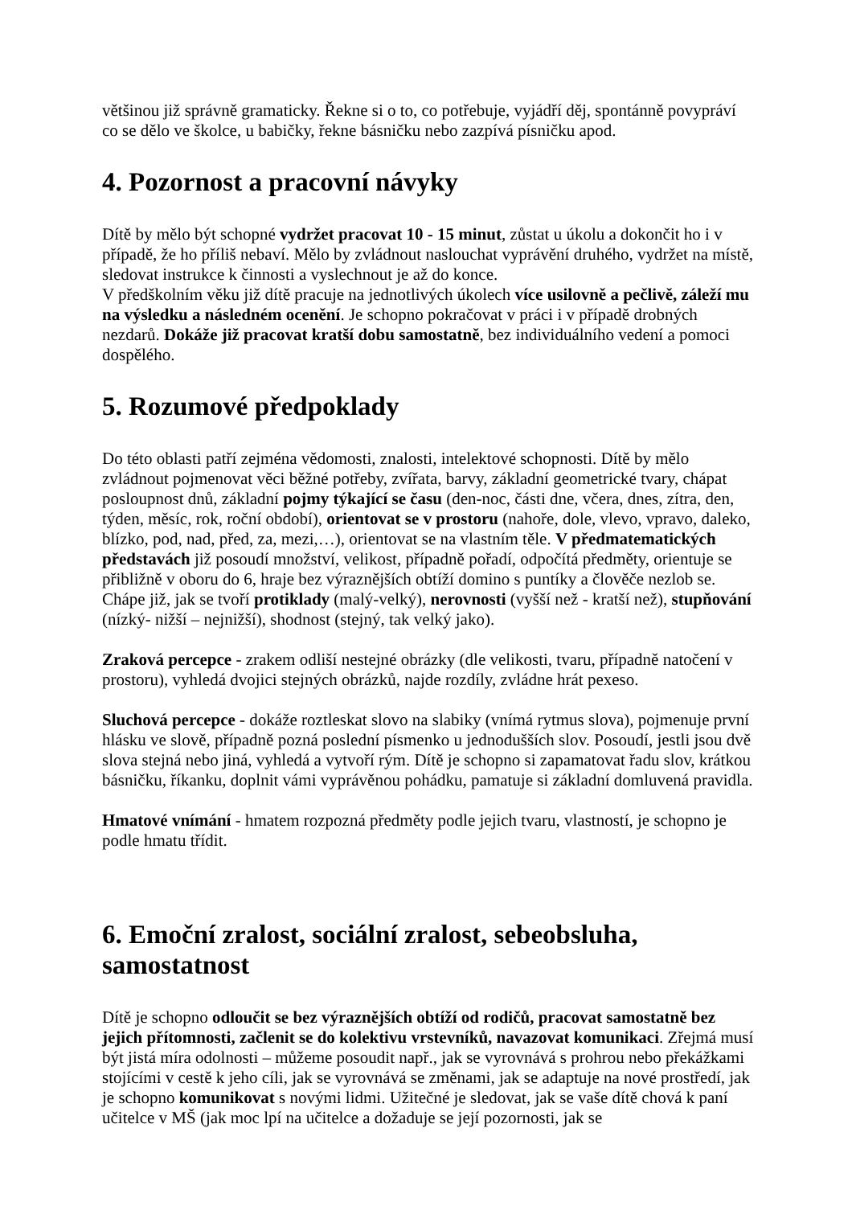většinou již správně gramaticky. Řekne si o to, co potřebuje, vyjádří děj, spontánně povypráví co se dělo ve školce, u babičky, řekne básničku nebo zazpívá písničku apod.
4. Pozornost a pracovní návyky
Dítě by mělo být schopné vydržet pracovat 10 - 15 minut, zůstat u úkolu a dokončit ho i v případě, že ho příliš nebaví. Mělo by zvládnout naslouchat vyprávění druhého, vydržet na místě, sledovat instrukce k činnosti a vyslechnout je až do konce.
V předškolním věku již dítě pracuje na jednotlivých úkolech více usilovně a pečlivě, záleží mu na výsledku a následném ocenění. Je schopno pokračovat v práci i v případě drobných nezdarů. Dokáže již pracovat kratší dobu samostatně, bez individuálního vedení a pomoci dospělého.
5. Rozumové předpoklady
Do této oblasti patří zejména vědomosti, znalosti, intelektové schopnosti. Dítě by mělo zvládnout pojmenovat věci běžné potřeby, zvířata, barvy, základní geometrické tvary, chápat posloupnost dnů, základní pojmy týkající se času (den-noc, části dne, včera, dnes, zítra, den, týden, měsíc, rok, roční období), orientovat se v prostoru (nahoře, dole, vlevo, vpravo, daleko, blízko, pod, nad, před, za, mezi,…), orientovat se na vlastním těle. V předmatematických představách již posoudí množství, velikost, případně pořadí, odpočítá předměty, orientuje se přibližně v oboru do 6, hraje bez výraznějších obtíží domino s puntíky a člověče nezlob se. Chápe již, jak se tvoří protiklady (malý-velký), nerovnosti (vyšší než - kratší než), stupňování (nízký- nižší – nejnižší), shodnost (stejný, tak velký jako).
Zraková percepce - zrakem odliší nestejné obrázky (dle velikosti, tvaru, případně natočení v prostoru), vyhledá dvojici stejných obrázků, najde rozdíly, zvládne hrát pexeso.
Sluchová percepce - dokáže roztleskat slovo na slabiky (vnímá rytmus slova), pojmenuje první hlásku ve slově, případně pozná poslední písmenko u jednodušších slov. Posoudí, jestli jsou dvě slova stejná nebo jiná, vyhledá a vytvoří rým. Dítě je schopno si zapamatovat řadu slov, krátkou básničku, říkanku, doplnit vámi vyprávěnou pohádku, pamatuje si základní domluvená pravidla.
Hmatové vnímání - hmatem rozpozná předměty podle jejich tvaru, vlastností, je schopno je podle hmatu třídit.
6. Emoční zralost, sociální zralost, sebeobsluha, samostatnost
Dítě je schopno odloučit se bez výraznějších obtíží od rodičů, pracovat samostatně bez jejich přítomnosti, začlenit se do kolektivu vrstevníků, navazovat komunikaci. Zřejmá musí být jistá míra odolnosti – můžeme posoudit např., jak se vyrovnává s prohrou nebo překážkami stojícími v cestě k jeho cíli, jak se vyrovnává se změnami, jak se adaptuje na nové prostředí, jak je schopno komunikovat s novými lidmi. Užitečné je sledovat, jak se vaše dítě chová k paní učitelce v MŠ (jak moc lpí na učitelce a dožaduje se její pozornosti, jak se